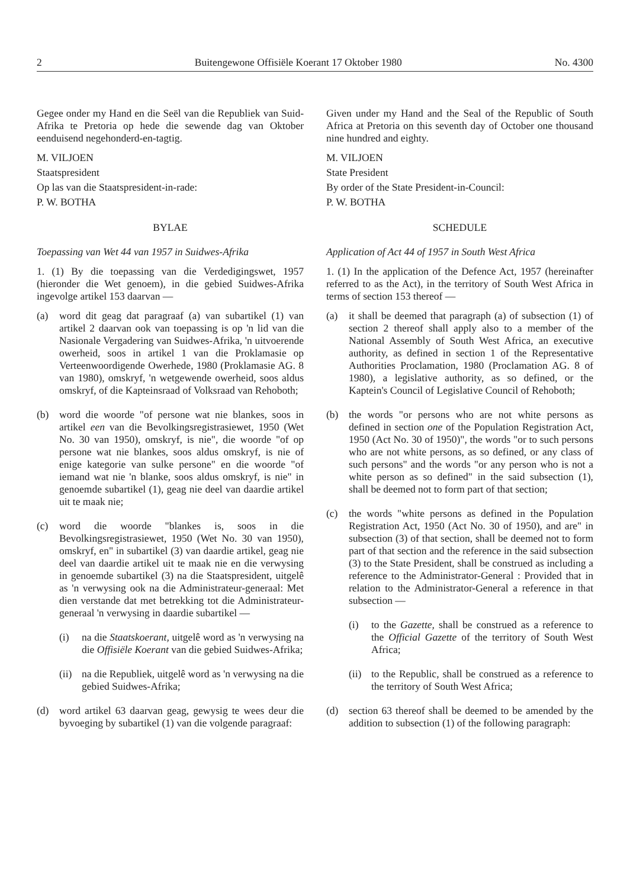2 Buitengewone Offisiële Koerant 17 Oktober 1980 No. 4300
Gegee onder my Hand en die Seël van die Republiek van Suid-Afrika te Pretoria op hede die sewende dag van Oktober eenduisend negehonderd-en-tagtig.
M. VILJOEN
Staatspresident
Op las van die Staatspresident-in-rade:
P. W. BOTHA
BYLAE
Toepassing van Wet 44 van 1957 in Suidwes-Afrika
1. (1) By die toepassing van die Verdedigingswet, 1957 (hieronder die Wet genoem), in die gebied Suidwes-Afrika ingevolge artikel 153 daarvan —
(a) word dit geag dat paragraaf (a) van subartikel (1) van artikel 2 daarvan ook van toepassing is op 'n lid van die Nasionale Vergadering van Suidwes-Afrika, 'n uitvoerende owerheid, soos in artikel 1 van die Proklamasie op Verteenwoordigende Owerhede, 1980 (Proklamasie AG. 8 van 1980), omskryf, 'n wetgewende owerheid, soos aldus omskryf, of die Kapteinsraad of Volksraad van Rehoboth;
(b) word die woorde "of persone wat nie blankes, soos in artikel een van die Bevolkingsregistrasiewet, 1950 (Wet No. 30 van 1950), omskryf, is nie", die woorde "of op persone wat nie blankes, soos aldus omskryf, is nie of enige kategorie van sulke persone" en die woorde "of iemand wat nie 'n blanke, soos aldus omskryf, is nie" in genoemde subartikel (1), geag nie deel van daardie artikel uit te maak nie;
(c) word die woorde "blankes is, soos in die Bevolkingsregistrasiewet, 1950 (Wet No. 30 van 1950), omskryf, en" in subartikel (3) van daardie artikel, geag nie deel van daardie artikel uit te maak nie en die verwysing in genoemde subartikel (3) na die Staatspresident, uitgelê as 'n verwysing ook na die Administrateur-generaal: Met dien verstande dat met betrekking tot die Administrateur-generaal 'n verwysing in daardie subartikel —
(i) na die Staatskoerant, uitgelê word as 'n verwysing na die Offisiële Koerant van die gebied Suidwes-Afrika;
(ii) na die Republiek, uitgelê word as 'n verwysing na die gebied Suidwes-Afrika;
(d) word artikel 63 daarvan geag, gewysig te wees deur die byvoeging by subartikel (1) van die volgende paragraaf:
Given under my Hand and the Seal of the Republic of South Africa at Pretoria on this seventh day of October one thousand nine hundred and eighty.
M. VILJOEN
State President
By order of the State President-in-Council:
P. W. BOTHA
SCHEDULE
Application of Act 44 of 1957 in South West Africa
1. (1) In the application of the Defence Act, 1957 (hereinafter referred to as the Act), in the territory of South West Africa in terms of section 153 thereof —
(a) it shall be deemed that paragraph (a) of subsection (1) of section 2 thereof shall apply also to a member of the National Assembly of South West Africa, an executive authority, as defined in section 1 of the Representative Authorities Proclamation, 1980 (Proclamation AG. 8 of 1980), a legislative authority, as so defined, or the Kaptein's Council of Legislative Council of Rehoboth;
(b) the words "or persons who are not white persons as defined in section one of the Population Registration Act, 1950 (Act No. 30 of 1950)", the words "or to such persons who are not white persons, as so defined, or any class of such persons" and the words "or any person who is not a white person as so defined" in the said subsection (1), shall be deemed not to form part of that section;
(c) the words "white persons as defined in the Population Registration Act, 1950 (Act No. 30 of 1950), and are" in subsection (3) of that section, shall be deemed not to form part of that section and the reference in the said subsection (3) to the State President, shall be construed as including a reference to the Administrator-General : Provided that in relation to the Administrator-General a reference in that subsection —
(i) to the Gazette, shall be construed as a reference to the Official Gazette of the territory of South West Africa;
(ii) to the Republic, shall be construed as a reference to the territory of South West Africa;
(d) section 63 thereof shall be deemed to be amended by the addition to subsection (1) of the following paragraph: